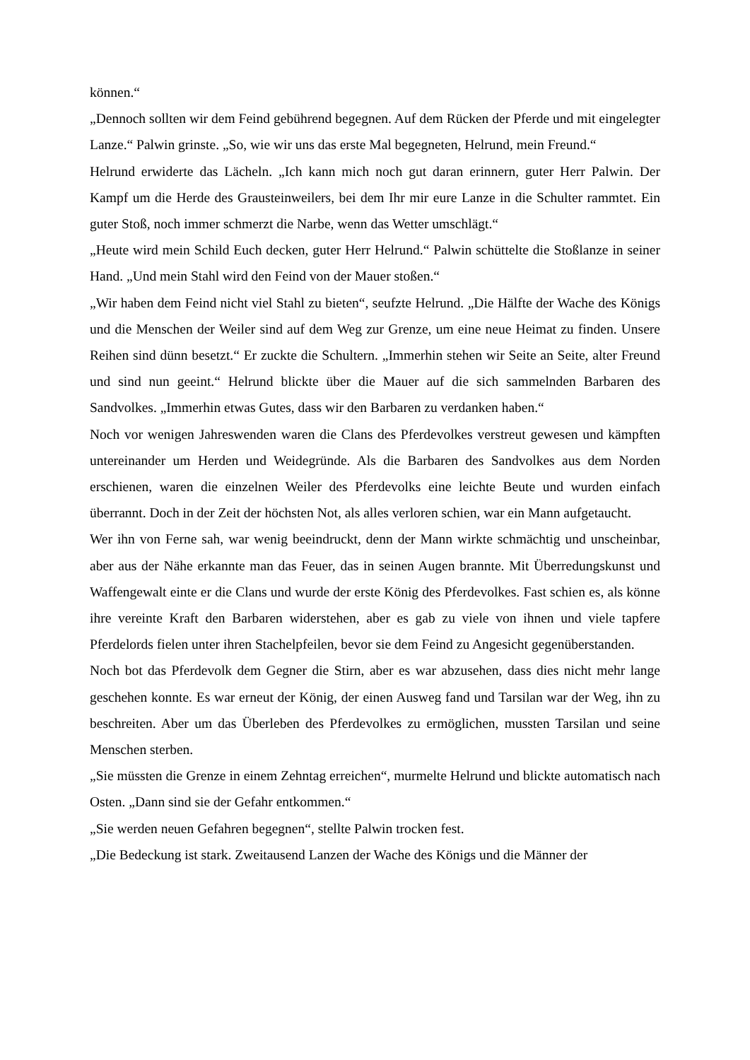können.“
„Dennoch sollten wir dem Feind gebührend begegnen. Auf dem Rücken der Pferde und mit eingelegter Lanze.“ Palwin grinste. „So, wie wir uns das erste Mal begegneten, Helrund, mein Freund.“
Helrund erwiderte das Lächeln. „Ich kann mich noch gut daran erinnern, guter Herr Palwin. Der Kampf um die Herde des Grausteinweilers, bei dem Ihr mir eure Lanze in die Schulter rammtet. Ein guter Stoß, noch immer schmerzt die Narbe, wenn das Wetter umschlägt.“
„Heute wird mein Schild Euch decken, guter Herr Helrund.“ Palwin schüttelte die Stoßlanze in seiner Hand. „Und mein Stahl wird den Feind von der Mauer stoßen.“
„Wir haben dem Feind nicht viel Stahl zu bieten“, seufzte Helrund. „Die Hälfte der Wache des Königs und die Menschen der Weiler sind auf dem Weg zur Grenze, um eine neue Heimat zu finden. Unsere Reihen sind dünn besetzt.“ Er zuckte die Schultern. „Immerhin stehen wir Seite an Seite, alter Freund und sind nun geeint.“ Helrund blickte über die Mauer auf die sich sammelnden Barbaren des Sandvolkes. „Immerhin etwas Gutes, dass wir den Barbaren zu verdanken haben.“
Noch vor wenigen Jahreswenden waren die Clans des Pferdevolkes verstreut gewesen und kämpften untereinander um Herden und Weidegründe. Als die Barbaren des Sandvolkes aus dem Norden erschienen, waren die einzelnen Weiler des Pferdevolks eine leichte Beute und wurden einfach überrannt. Doch in der Zeit der höchsten Not, als alles verloren schien, war ein Mann aufgetaucht.
Wer ihn von Ferne sah, war wenig beeindruckt, denn der Mann wirkte schmächtig und unscheinbar, aber aus der Nähe erkannte man das Feuer, das in seinen Augen brannte. Mit Überredungskunst und Waffengewalt einte er die Clans und wurde der erste König des Pferdevolkes. Fast schien es, als könne ihre vereinte Kraft den Barbaren widerstehen, aber es gab zu viele von ihnen und viele tapfere Pferdelords fielen unter ihren Stachelpfeilen, bevor sie dem Feind zu Angesicht gegenüberstanden.
Noch bot das Pferdevolk dem Gegner die Stirn, aber es war abzusehen, dass dies nicht mehr lange geschehen konnte. Es war erneut der König, der einen Ausweg fand und Tarsilan war der Weg, ihn zu beschreiten. Aber um das Überleben des Pferdevolkes zu ermöglichen, mussten Tarsilan und seine Menschen sterben.
„Sie müssten die Grenze in einem Zehntag erreichen“, murmelte Helrund und blickte automatisch nach Osten. „Dann sind sie der Gefahr entkommen.“
„Sie werden neuen Gefahren begegnen“, stellte Palwin trocken fest.
„Die Bedeckung ist stark. Zweitausend Lanzen der Wache des Königs und die Männer der